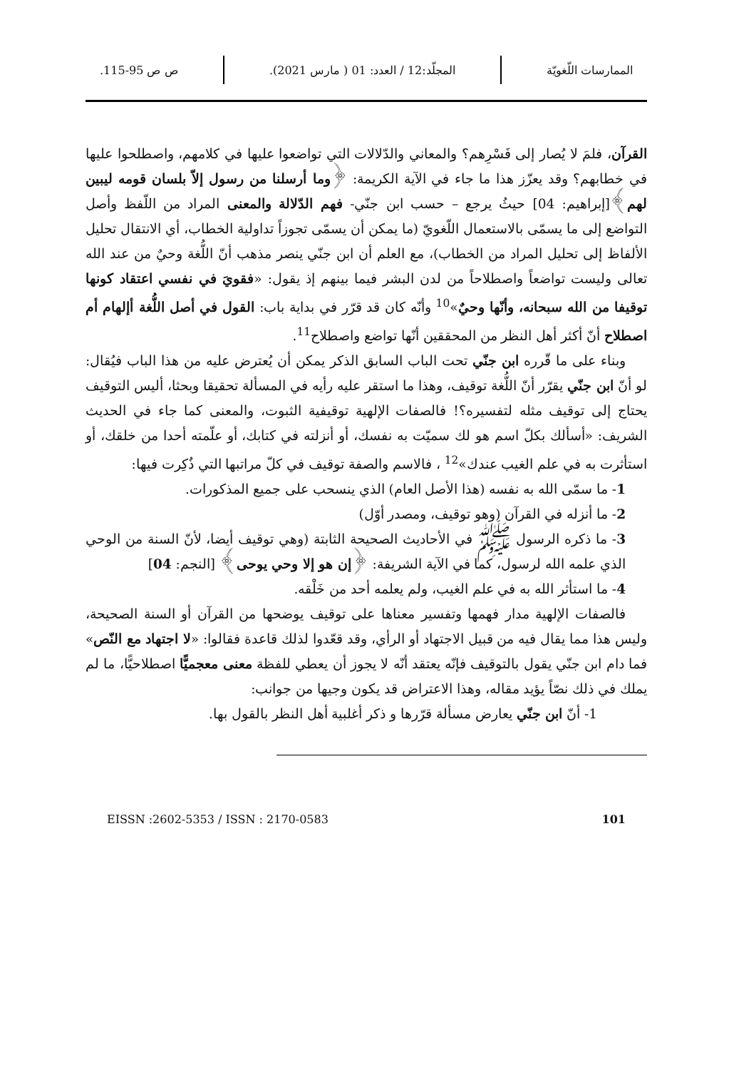الممارسات اللّغويّة
المجلّد:12 / العدد: 01 ( مارس 2021).
ص ص 95-115.
القرآن، فلمَ لا يُصار إلى فَسْرِهم؟ والمعاني والدّلالات التي تواضعوا عليها في كلامهم، واصطلحوا عليها في خطابهم؟ وقد يعزّز هذا ما جاء في الآية الكريمة: ﴿وما أرسلنا من رسول إلاّ بلسان قومه ليبين لهم﴾[إبراهيم: 04] حيثُ يرجع – حسب ابن جنّي- فهم الدّلالة والمعنى المراد من اللّفظ وأصل التواضع إلى ما يسمّى بالاستعمال اللّغويّ (ما يمكن أن يسمّى تجوزاً تداولية الخطاب، أي الانتقال تحليل الألفاظ إلى تحليل المراد من الخطاب)، مع العلم أن ابن جنّي ينصر مذهب أنّ اللُّغة وحيٌ من عند الله تعالى وليست تواضعاً واصطلاحاً من لدن البشر فيما بينهم إذ يقول: «فقويَ في نفسي اعتقاد كونها توقيفا من الله سبحانه، وأنّها وحيٌ»<sup>10</sup> وأنّه كان قد قرّر في بداية باب: القول في أصل اللُّغة أإلهام أم اصطلاح أنّ أكثر أهل النظر من المحققين أنّها تواضع واصطلاح<sup>11</sup>.
وبناء على ما قّرره ابن جنّي تحت الباب السابق الذكر يمكن أن يُعترض عليه من هذا الباب فيُقال: لو أنّ ابن جنّي يقرّر أنّ اللُّغة توقيف، وهذا ما استقر عليه رأيه في المسألة تحقيقا وبحثا، أليس التوقيف يحتاج إلى توقيف مثله لتفسيره؟! فالصفات الإلهية توقيفية الثبوت، والمعنى كما جاء في الحديث الشريف: «أسألك بكلّ اسم هو لك سميّت به نفسك، أو أنزلته في كتابك، أو علّمته أحدا من خلقك، أو استأثرت به في علم الغيب عندك»<sup>12</sup> ، فالاسم والصفة توقيف في كلّ مراتبها التي ذُكِرت فيها:
1- ما سمّى الله به نفسه (هذا الأصل العام) الذي ينسحب على جميع المذكورات.
2- ما أنزله في القرآن (وهو توقيف، ومصدر أوّل)
3- ما ذكره الرسول ﷺ في الأحاديث الصحيحة الثابتة (وهي توقيف أيضا، لأنّ السنة من الوحي الذي علمه الله لرسول، كما في الآية الشريفة: ﴿إن هو إلا وحي يوحى﴾ [النجم: 04]
4- ما استأثر الله به في علم الغيب، ولم يعلمه أحد من خَلْقه.
فالصفات الإلهية مدار فهمها وتفسير معناها على توقيف يوضحها من القرآن أو السنة الصحيحة، وليس هذا مما يقال فيه من قبيل الاجتهاد أو الرأي، وقد قعّدوا لذلك قاعدة فقالوا: «لا اجتهاد مع النّص» فما دام ابن جنّي يقول بالتوقيف فإنّه يعتقد أنّه لا يجوز أن يعطي للفظة معنى معجميًّا اصطلاحيًّا، ما لم يملك في ذلك نصّاً يؤيد مقاله، وهذا الاعتراض قد يكون وجيها من جوانب:
1- أنّ ابن جنّي يعارض مسألة قرّرها و ذكر أغلبية أهل النظر بالقول بها.
EISSN :2602-5353 / ISSN : 2170-0583 101